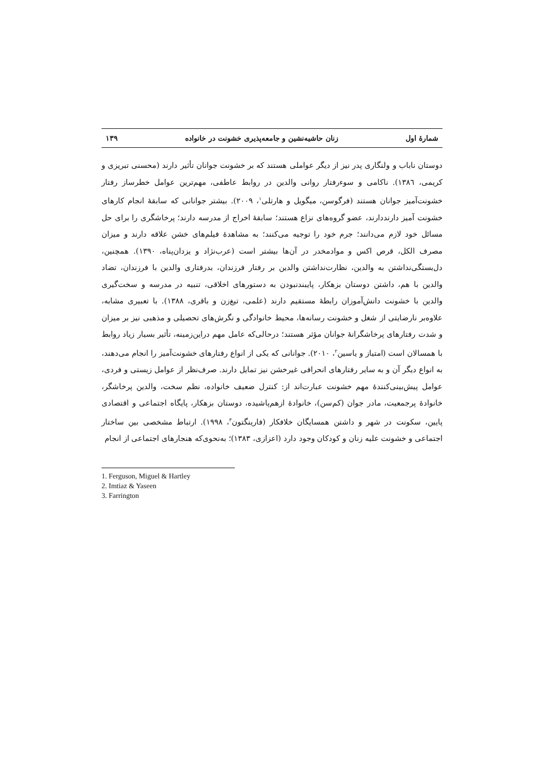شمارهٔ اول زنان حاشیه‌نشین و جامعه‌پذیری خشونت در خانواده ۱۳۹
دوستان ناباب و ولنگاری پدر نیز از دیگر عواملی هستند که بر خشونت جوانان تأثیر دارند (محسنی تبریزی و کریمی، ۱۳۸٦). ناکامی و سوءرفتار روانی والدین در روابط عاطفی، مهم‌ترین عوامل خطرساز رفتار خشونت‌آمیز جوانان هستند (فرگوسن، میگویل و هارتلی<sup>۱</sup>، ۲۰۰۹). بیشتر جوانانی که سابقهٔ انجام کارهای خشونت آمیز دارنددارند، عضو گروه‌های نزاع هستند؛ سابقهٔ اخراج از مدرسه دارند؛ پرخاشگری را برای حل مسائل خود لازم می‌دانند؛ جرم خود را توجیه می‌کنند؛ به مشاهدهٔ فیلم‌های خشن علاقه دارند و میزان مصرف الکل، قرص اکس و موادمخدر در آن‌ها بیشتر است (عرب‌نژاد و یزدان‌پناه، ۱۳۹۰). همچنین، دل‌بستگی‌نداشتن به والدین، نظارت‌نداشتن والدین بر رفتار فرزندان، بدرفتاری والدین با فرزندان، تضاد والدین با هم، داشتن دوستان بزهکار، پایبندنبودن به دستورهای اخلاقی، تنبیه در مدرسه و سخت‌گیری والدین با خشونت دانش‌آموزان رابطهٔ مستقیم دارند (علمی، تیغ‌زن و باقری، ۱۳۸۸). با تعبیری مشابه، علاوه‌بر نارضایتی از شغل و خشونت رسانه‌ها، محیط خانوادگی و نگرش‌های تحصیلی و مذهبی نیز بر میزان و شدت رفتارهای پرخاشگرانهٔ جوانان مؤثر هستند؛ درحالی‌که عامل مهم دراین‌زمینه، تأثیر بسیار زیاد روابط با همسالان است (امتیاز و یاسین<sup>۲</sup>، ۲۰۱۰). جوانانی که یکی از انواع رفتارهای خشونت‌آمیز را انجام می‌دهند، به انواع دیگر آن و به سایر رفتارهای انحرافی غیرخشن نیز تمایل دارند. صرف‌نظر از عوامل زیستی و فردی، عوامل پیش‌بینی‌کنندهٔ مهم خشونت عبارت‌اند از: کنترل ضعیف خانواده، نظم سخت، والدین پرخاشگر، خانوادهٔ پرجمعیت، مادر جوان (کم‌سن)، خانوادهٔ ازهم‌پاشیده، دوستان بزهکار، پایگاه اجتماعی و اقتصادی پایین، سکونت در شهر و داشتن همسایگان خلافکار (فارینگتون<sup>۳</sup>، ۱۹۹۸). ارتباط مشخصی بین ساختار اجتماعی و خشونت علیه زنان و کودکان وجود دارد (اعزازی، ۱۳۸۳)؛ به‌نحوی‌که هنجارهای اجتماعی از انجام
1. Ferguson, Miguel & Hartley
2. Imtiaz & Yaseen
3. Farrington